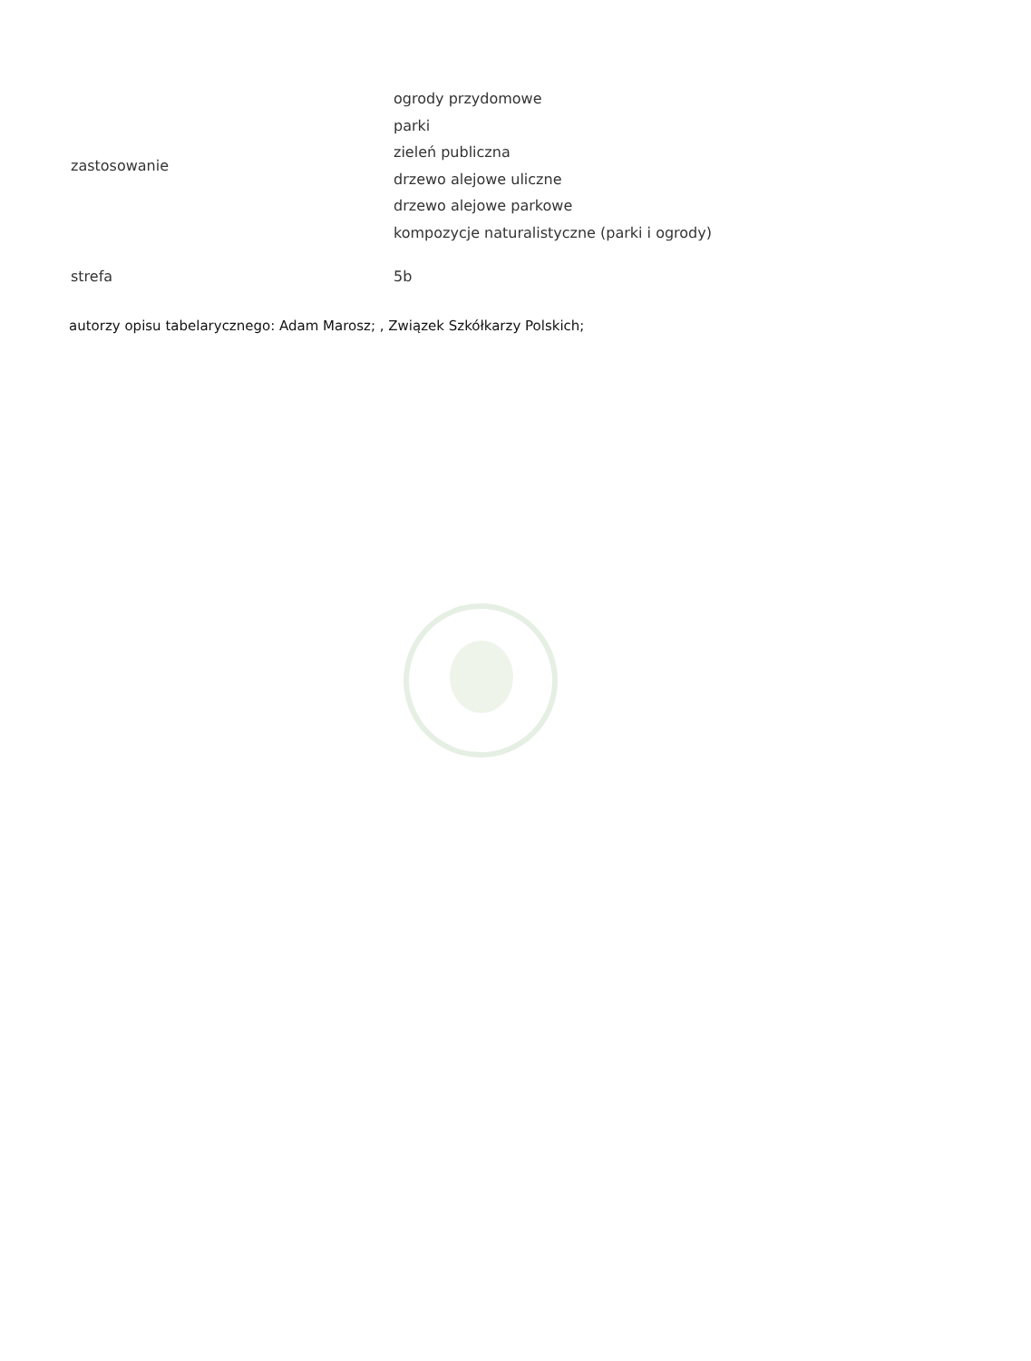| zastosowanie | ogrody przydomowe parki zieleń publiczna drzewo alejowe uliczne drzewo alejowe parkowe kompozycje naturalistyczne (parki i ogrody) |
| strefa | 5b |
autorzy opisu tabelarycznego: Adam Marosz; , Związek Szkółkarzy Polskich;